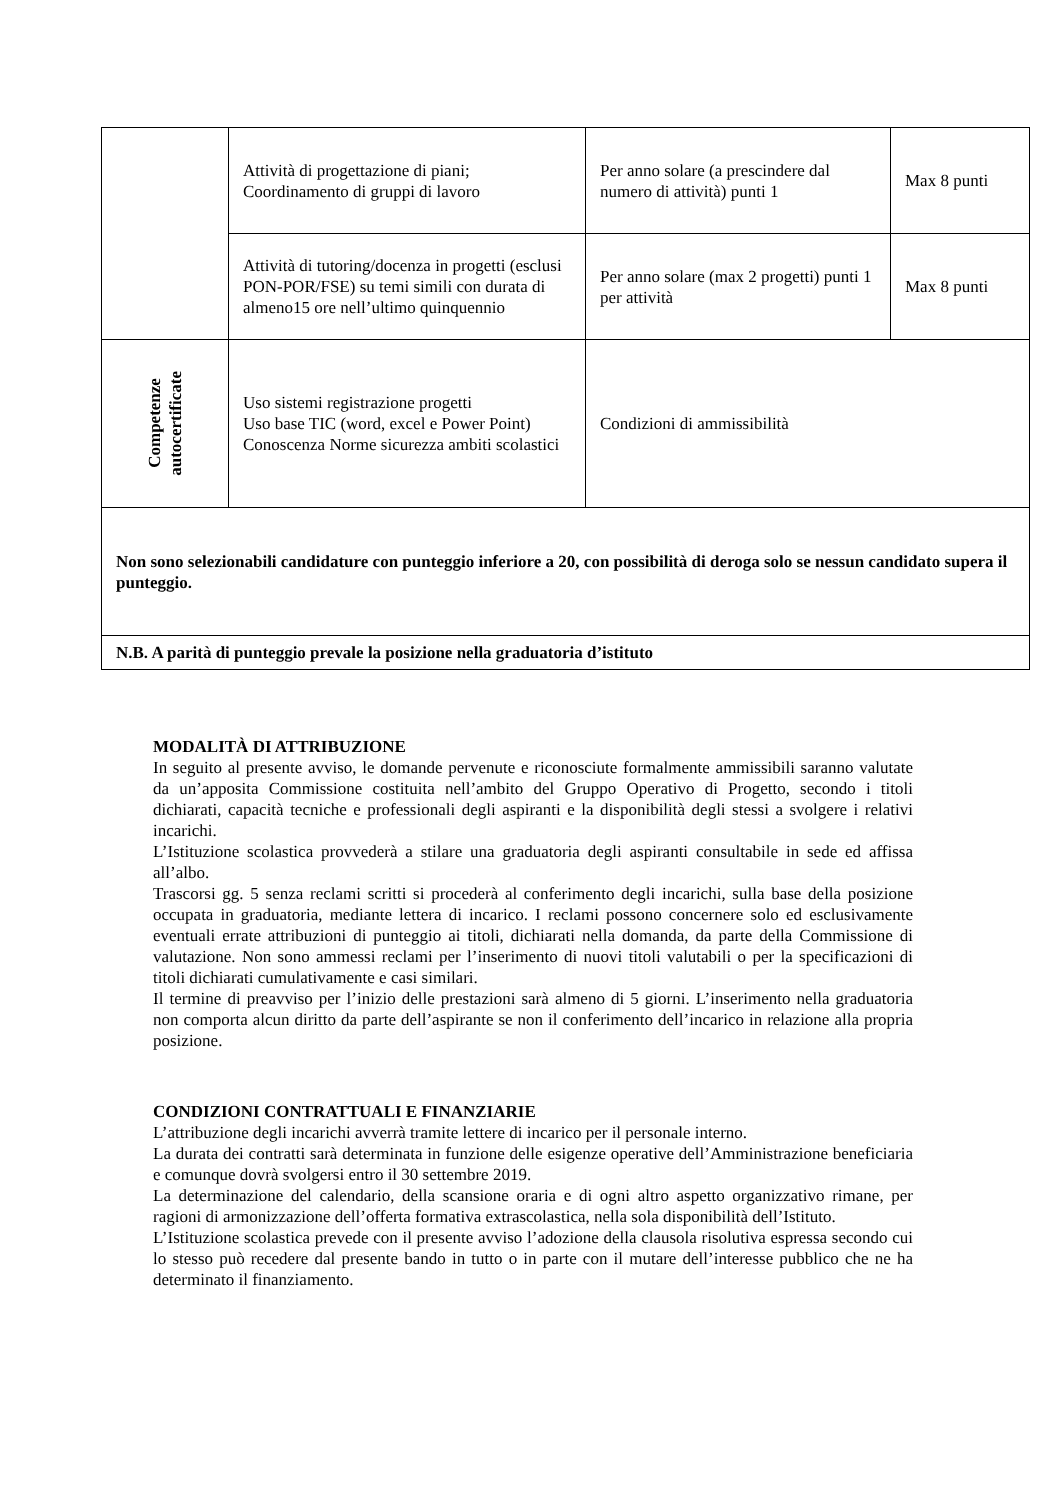| | Attività di progettazione di piani; Coordinamento di gruppi di lavoro | Per anno solare (a prescindere dal numero di attività) punti 1 | Max 8 punti |
| | Attività di tutoring/docenza in progetti (esclusi PON-POR/FSE) su temi simili con durata di almeno15 ore nell’ultimo quinquennio | Per anno solare (max 2 progetti) punti 1 per attività | Max 8 punti |
| Competenze autocertificate | Uso sistemi registrazione progetti Uso base TIC (word, excel e Power Point) Conoscenza Norme sicurezza ambiti scolastici | Condizioni di ammissibilità | |
| Non sono selezionabili candidature con punteggio inferiore a 20, con possibilità di deroga solo se nessun candidato supera il punteggio. | | | |
| N.B. A parità di punteggio prevale la posizione nella graduatoria d’istituto | | | |
MODALITÀ DI ATTRIBUZIONE
In seguito al presente avviso, le domande pervenute e riconosciute formalmente ammissibili saranno valutate da un’apposita Commissione costituita nell’ambito del Gruppo Operativo di Progetto, secondo i titoli dichiarati, capacità tecniche e professionali degli aspiranti e la disponibilità degli stessi a svolgere i relativi incarichi.
L’Istituzione scolastica provvederà a stilare una graduatoria degli aspiranti consultabile in sede ed affissa all’albo.
Trascorsi gg. 5 senza reclami scritti si procederà al conferimento degli incarichi, sulla base della posizione occupata in graduatoria, mediante lettera di incarico. I reclami possono concernere solo ed esclusivamente eventuali errate attribuzioni di punteggio ai titoli, dichiarati nella domanda, da parte della Commissione di valutazione. Non sono ammessi reclami per l’inserimento di nuovi titoli valutabili o per la specificazioni di titoli dichiarati cumulativamente e casi similari.
Il termine di preavviso per l’inizio delle prestazioni sarà almeno di 5 giorni. L’inserimento nella graduatoria non comporta alcun diritto da parte dell’aspirante se non il conferimento dell’incarico in relazione alla propria posizione.
CONDIZIONI CONTRATTUALI E FINANZIARIE
L’attribuzione degli incarichi avverrà tramite lettere di incarico per il personale interno.
La durata dei contratti sarà determinata in funzione delle esigenze operative dell’Amministrazione beneficiaria e comunque dovrà svolgersi entro il 30 settembre 2019.
La determinazione del calendario, della scansione oraria e di ogni altro aspetto organizzativo rimane, per ragioni di armonizzazione dell’offerta formativa extrascolastica, nella sola disponibilità dell’Istituto.
L’Istituzione scolastica prevede con il presente avviso l’adozione della clausola risolutiva espressa secondo cui lo stesso può recedere dal presente bando in tutto o in parte con il mutare dell’interesse pubblico che ne ha determinato il finanziamento.